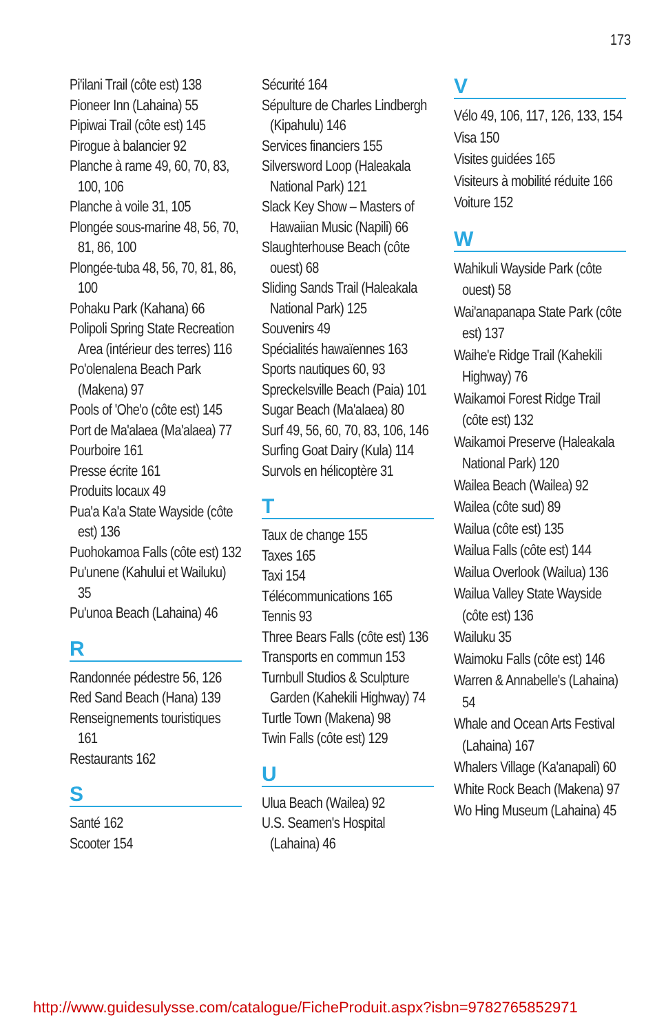173
Pi'ilani Trail (côte est) 138
Pioneer Inn (Lahaina) 55
Pipiwai Trail (côte est) 145
Pirogue à balancier 92
Planche à rame 49, 60, 70, 83, 100, 106
Planche à voile 31, 105
Plongée sous-marine 48, 56, 70, 81, 86, 100
Plongée-tuba 48, 56, 70, 81, 86, 100
Pohaku Park (Kahana) 66
Polipoli Spring State Recreation Area (intérieur des terres) 116
Po'olenalena Beach Park (Makena) 97
Pools of 'Ohe'o (côte est) 145
Port de Ma'alaea (Ma'alaea) 77
Pourboire 161
Presse écrite 161
Produits locaux 49
Pua'a Ka'a State Wayside (côte est) 136
Puohokamoa Falls (côte est) 132
Pu'unene (Kahului et Wailuku) 35
Pu'unoa Beach (Lahaina) 46
R
Randonnée pédestre 56, 126
Red Sand Beach (Hana) 139
Renseignements touristiques 161
Restaurants 162
S
Santé 162
Scooter 154
Sécurité 164
Sépulture de Charles Lindbergh (Kipahulu) 146
Services financiers 155
Silversword Loop (Haleakala National Park) 121
Slack Key Show – Masters of Hawaiian Music (Napili) 66
Slaughterhouse Beach (côte ouest) 68
Sliding Sands Trail (Haleakala National Park) 125
Souvenirs 49
Spécialités hawaïennes 163
Sports nautiques 60, 93
Spreckelsville Beach (Paia) 101
Sugar Beach (Ma'alaea) 80
Surf 49, 56, 60, 70, 83, 106, 146
Surfing Goat Dairy (Kula) 114
Survols en hélicoptère 31
T
Taux de change 155
Taxes 165
Taxi 154
Télécommunications 165
Tennis 93
Three Bears Falls (côte est) 136
Transports en commun 153
Turnbull Studios & Sculpture Garden (Kahekili Highway) 74
Turtle Town (Makena) 98
Twin Falls (côte est) 129
U
Ulua Beach (Wailea) 92
U.S. Seamen's Hospital (Lahaina) 46
V
Vélo 49, 106, 117, 126, 133, 154
Visa 150
Visites guidées 165
Visiteurs à mobilité réduite 166
Voiture 152
W
Wahikuli Wayside Park (côte ouest) 58
Wai'anapanapa State Park (côte est) 137
Waihe'e Ridge Trail (Kahekili Highway) 76
Waikamoi Forest Ridge Trail (côte est) 132
Waikamoi Preserve (Haleakala National Park) 120
Wailea Beach (Wailea) 92
Wailea (côte sud) 89
Wailua (côte est) 135
Wailua Falls (côte est) 144
Wailua Overlook (Wailua) 136
Wailua Valley State Wayside (côte est) 136
Wailuku 35
Waimoku Falls (côte est) 146
Warren & Annabelle's (Lahaina) 54
Whale and Ocean Arts Festival (Lahaina) 167
Whalers Village (Ka'anapali) 60
White Rock Beach (Makena) 97
Wo Hing Museum (Lahaina) 45
http://www.guidesulysse.com/catalogue/FicheProduit.aspx?isbn=9782765852971